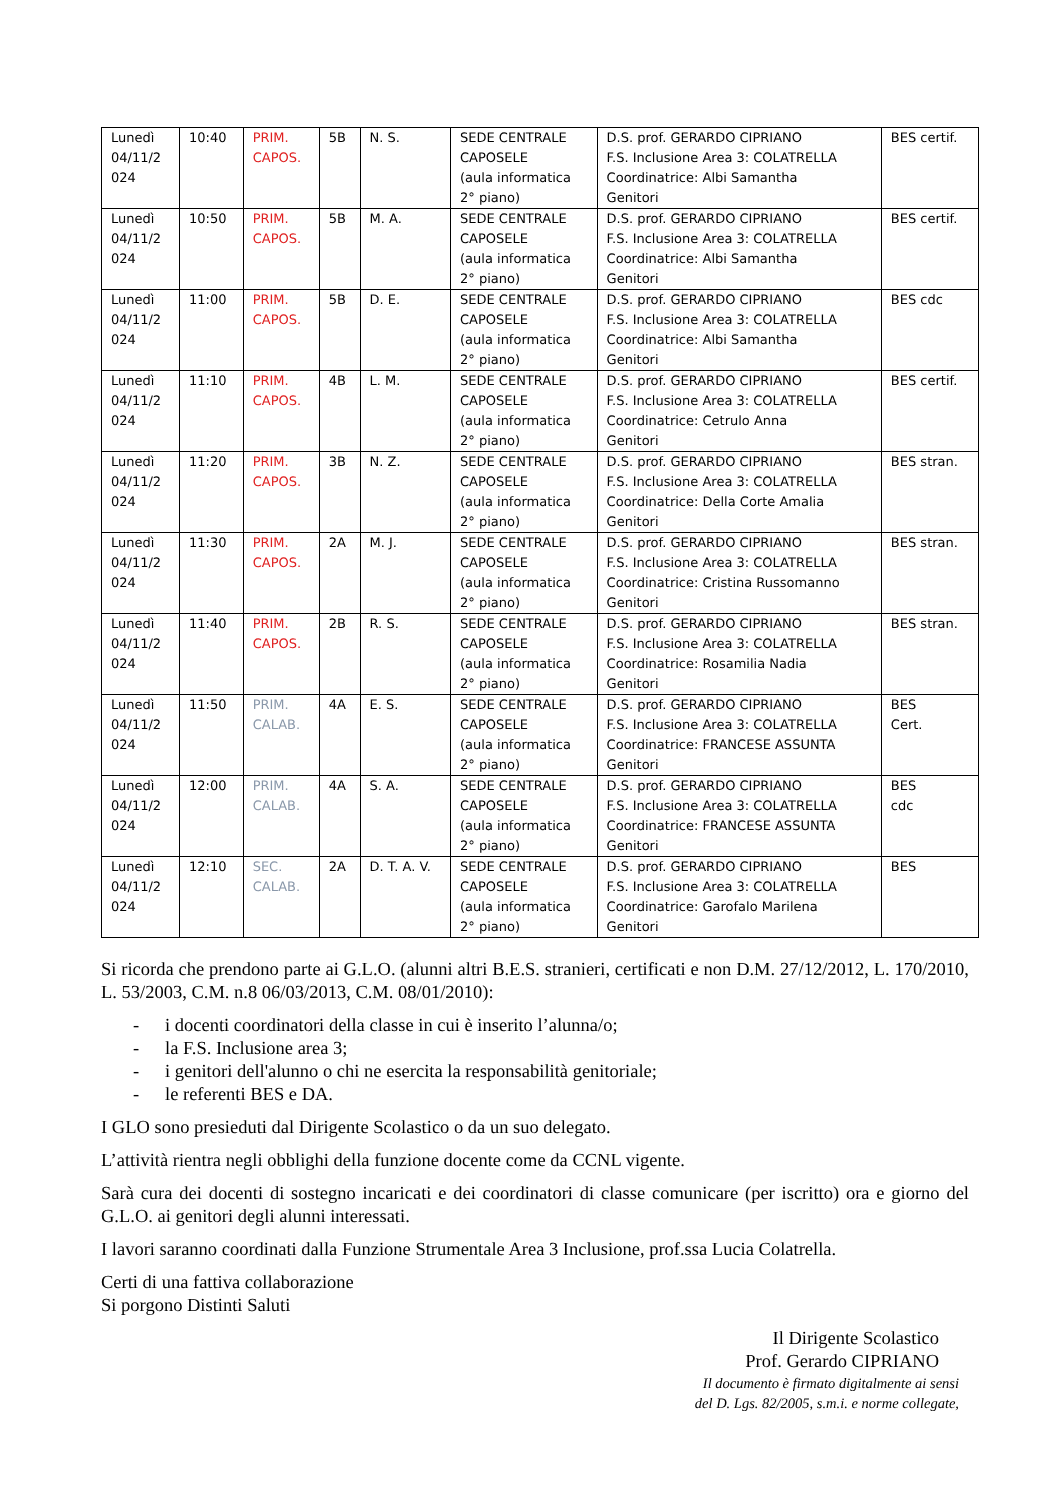| Lunedì 04/11/2 024 | 10:40 | PRIM. CAPOS. | 5B | N. S. | SEDE CENTRALE CAPOSELE (aula informatica 2° piano) | D.S. prof. GERARDO CIPRIANO F.S. Inclusione Area 3: COLATRELLA Coordinatrice: Albi Samantha Genitori | BES certif. |
| Lunedì 04/11/2 024 | 10:50 | PRIM. CAPOS. | 5B | M. A. | SEDE CENTRALE CAPOSELE (aula informatica 2° piano) | D.S. prof. GERARDO CIPRIANO F.S. Inclusione Area 3: COLATRELLA Coordinatrice: Albi Samantha Genitori | BES certif. |
| Lunedì 04/11/2 024 | 11:00 | PRIM. CAPOS. | 5B | D. E. | SEDE CENTRALE CAPOSELE (aula informatica 2° piano) | D.S. prof. GERARDO CIPRIANO F.S. Inclusione Area 3: COLATRELLA Coordinatrice: Albi Samantha Genitori | BES cdc |
| Lunedì 04/11/2 024 | 11:10 | PRIM. CAPOS. | 4B | L. M. | SEDE CENTRALE CAPOSELE (aula informatica 2° piano) | D.S. prof. GERARDO CIPRIANO F.S. Inclusione Area 3: COLATRELLA Coordinatrice: Cetrulo Anna Genitori | BES certif. |
| Lunedì 04/11/2 024 | 11:20 | PRIM. CAPOS. | 3B | N. Z. | SEDE CENTRALE CAPOSELE (aula informatica 2° piano) | D.S. prof. GERARDO CIPRIANO F.S. Inclusione Area 3: COLATRELLA Coordinatrice: Della Corte Amalia Genitori | BES stran. |
| Lunedì 04/11/2 024 | 11:30 | PRIM. CAPOS. | 2A | M. J. | SEDE CENTRALE CAPOSELE (aula informatica 2° piano) | D.S. prof. GERARDO CIPRIANO F.S. Inclusione Area 3: COLATRELLA Coordinatrice: Cristina Russomanno Genitori | BES stran. |
| Lunedì 04/11/2 024 | 11:40 | PRIM. CAPOS. | 2B | R. S. | SEDE CENTRALE CAPOSELE (aula informatica 2° piano) | D.S. prof. GERARDO CIPRIANO F.S. Inclusione Area 3: COLATRELLA Coordinatrice: Rosamilia Nadia Genitori | BES stran. |
| Lunedì 04/11/2 024 | 11:50 | PRIM. CALAB. | 4A | E. S. | SEDE CENTRALE CAPOSELE (aula informatica 2° piano) | D.S. prof. GERARDO CIPRIANO F.S. Inclusione Area 3: COLATRELLA Coordinatrice: FRANCESE ASSUNTA Genitori | BES Cert. |
| Lunedì 04/11/2 024 | 12:00 | PRIM. CALAB. | 4A | S. A. | SEDE CENTRALE CAPOSELE (aula informatica 2° piano) | D.S. prof. GERARDO CIPRIANO F.S. Inclusione Area 3: COLATRELLA Coordinatrice: FRANCESE ASSUNTA Genitori | BES cdc |
| Lunedì 04/11/2 024 | 12:10 | SEC. CALAB. | 2A | D. T. A. V. | SEDE CENTRALE CAPOSELE (aula informatica 2° piano) | D.S. prof. GERARDO CIPRIANO F.S. Inclusione Area 3: COLATRELLA Coordinatrice: Garofalo Marilena Genitori | BES |
Si ricorda che prendono parte ai G.L.O. (alunni altri B.E.S. stranieri, certificati e non D.M. 27/12/2012, L. 170/2010, L. 53/2003, C.M. n.8 06/03/2013, C.M. 08/01/2010):
- i docenti coordinatori della classe in cui è inserito l’alunna/o;
- la F.S. Inclusione area 3;
- i genitori dell'alunno o chi ne esercita la responsabilità genitoriale;
- le referenti BES e DA.
I GLO sono presieduti dal Dirigente Scolastico o da un suo delegato.
L’attività rientra negli obblighi della funzione docente come da CCNL vigente.
Sarà cura dei docenti di sostegno incaricati e dei coordinatori di classe comunicare (per iscritto) ora e giorno del G.L.O. ai genitori degli alunni interessati.
I lavori saranno coordinati dalla Funzione Strumentale Area 3 Inclusione, prof.ssa Lucia Colatrella.
Certi di una fattiva collaborazione
Si porgono Distinti Saluti
Il Dirigente Scolastico
Prof. Gerardo CIPRIANO
Il documento è firmato digitalmente ai sensi
del D. Lgs. 82/2005, s.m.i. e norme collegate,